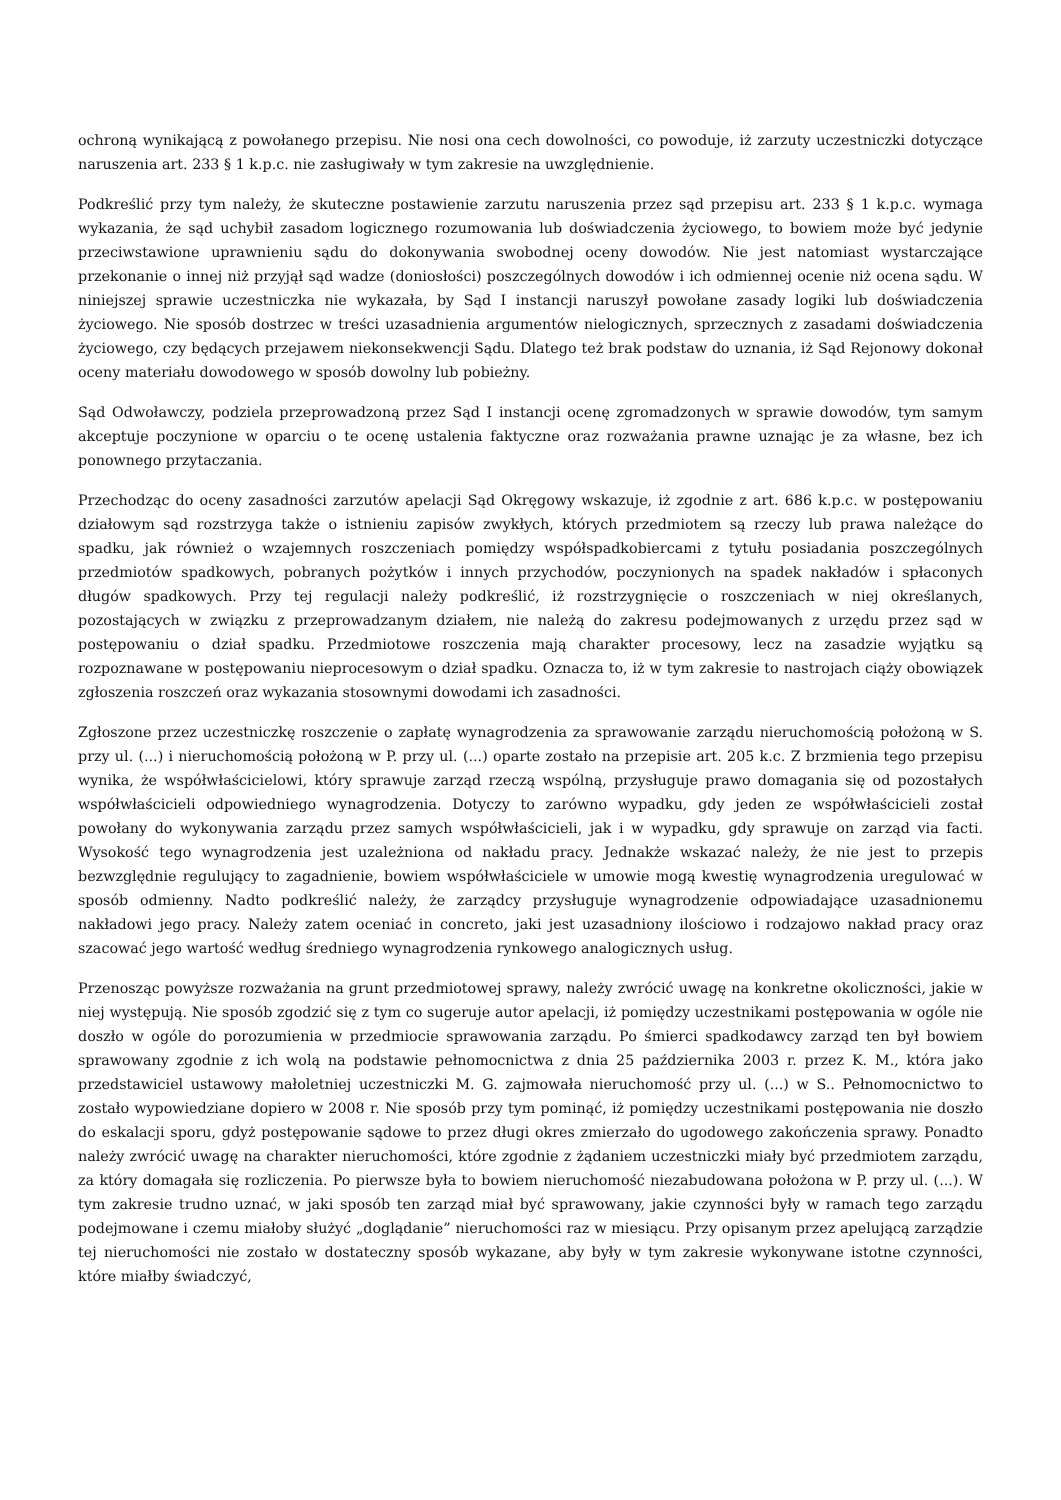ochroną wynikającą z powołanego przepisu. Nie nosi ona cech dowolności, co powoduje, iż zarzuty uczestniczki dotyczące naruszenia art. 233 § 1 k.p.c. nie zasługiwały w tym zakresie na uwzględnienie.
Podkreślić przy tym należy, że skuteczne postawienie zarzutu naruszenia przez sąd przepisu art. 233 § 1 k.p.c. wymaga wykazania, że sąd uchybił zasadom logicznego rozumowania lub doświadczenia życiowego, to bowiem może być jedynie przeciwstawione uprawnieniu sądu do dokonywania swobodnej oceny dowodów. Nie jest natomiast wystarczające przekonanie o innej niż przyjął sąd wadze (doniosłości) poszczególnych dowodów i ich odmiennej ocenie niż ocena sądu. W niniejszej sprawie uczestniczka nie wykazała, by Sąd I instancji naruszył powołane zasady logiki lub doświadczenia życiowego. Nie sposób dostrzec w treści uzasadnienia argumentów nielogicznych, sprzecznych z zasadami doświadczenia życiowego, czy będących przejawem niekonsekwencji Sądu. Dlatego też brak podstaw do uznania, iż Sąd Rejonowy dokonał oceny materiału dowodowego w sposób dowolny lub pobieżny.
Sąd Odwoławczy, podziela przeprowadzoną przez Sąd I instancji ocenę zgromadzonych w sprawie dowodów, tym samym akceptuje poczynione w oparciu o te ocenę ustalenia faktyczne oraz rozważania prawne uznając je za własne, bez ich ponownego przytaczania.
Przechodząc do oceny zasadności zarzutów apelacji Sąd Okręgowy wskazuje, iż zgodnie z art. 686 k.p.c. w postępowaniu działowym sąd rozstrzyga także o istnieniu zapisów zwykłych, których przedmiotem są rzeczy lub prawa należące do spadku, jak również o wzajemnych roszczeniach pomiędzy współspadkobiercami z tytułu posiadania poszczególnych przedmiotów spadkowych, pobranych pożytków i innych przychodów, poczynionych na spadek nakładów i spłaconych długów spadkowych. Przy tej regulacji należy podkreślić, iż rozstrzygnięcie o roszczeniach w niej określanych, pozostających w związku z przeprowadzanym działem, nie należą do zakresu podejmowanych z urzędu przez sąd w postępowaniu o dział spadku. Przedmiotowe roszczenia mają charakter procesowy, lecz na zasadzie wyjątku są rozpoznawane w postępowaniu nieprocesowym o dział spadku. Oznacza to, iż w tym zakresie to nastrojach ciąży obowiązek zgłoszenia roszczeń oraz wykazania stosownymi dowodami ich zasadności.
Zgłoszone przez uczestniczkę roszczenie o zapłatę wynagrodzenia za sprawowanie zarządu nieruchomością położoną w S. przy ul. (...) i nieruchomością położoną w P. przy ul. (...) oparte zostało na przepisie art. 205 k.c. Z brzmienia tego przepisu wynika, że współwłaścicielowi, który sprawuje zarząd rzeczą wspólną, przysługuje prawo domagania się od pozostałych współwłaścicieli odpowiedniego wynagrodzenia. Dotyczy to zarówno wypadku, gdy jeden ze współwłaścicieli został powołany do wykonywania zarządu przez samych współwłaścicieli, jak i w wypadku, gdy sprawuje on zarząd via facti. Wysokość tego wynagrodzenia jest uzależniona od nakładu pracy. Jednakże wskazać należy, że nie jest to przepis bezwzględnie regulujący to zagadnienie, bowiem współwłaściciele w umowie mogą kwestię wynagrodzenia uregulować w sposób odmienny. Nadto podkreślić należy, że zarządcy przysługuje wynagrodzenie odpowiadające uzasadnionemu nakładowi jego pracy. Należy zatem oceniać in concreto, jaki jest uzasadniony ilościowo i rodzajowo nakład pracy oraz szacować jego wartość według średniego wynagrodzenia rynkowego analogicznych usług.
Przenosząc powyższe rozważania na grunt przedmiotowej sprawy, należy zwrócić uwagę na konkretne okoliczności, jakie w niej występują. Nie sposób zgodzić się z tym co sugeruje autor apelacji, iż pomiędzy uczestnikami postępowania w ogóle nie doszło w ogóle do porozumienia w przedmiocie sprawowania zarządu. Po śmierci spadkodawcy zarząd ten był bowiem sprawowany zgodnie z ich wolą na podstawie pełnomocnictwa z dnia 25 października 2003 r. przez K. M., która jako przedstawiciel ustawowy małoletniej uczestniczki M. G. zajmowała nieruchomość przy ul. (...) w S.. Pełnomocnictwo to zostało wypowiedziane dopiero w 2008 r. Nie sposób przy tym pominąć, iż pomiędzy uczestnikami postępowania nie doszło do eskalacji sporu, gdyż postępowanie sądowe to przez długi okres zmierzało do ugodowego zakończenia sprawy. Ponadto należy zwrócić uwagę na charakter nieruchomości, które zgodnie z żądaniem uczestniczki miały być przedmiotem zarządu, za który domagała się rozliczenia. Po pierwsze była to bowiem nieruchomość niezabudowana położona w P. przy ul. (...). W tym zakresie trudno uznać, w jaki sposób ten zarząd miał być sprawowany, jakie czynności były w ramach tego zarządu podejmowane i czemu miałoby służyć „doglądanie” nieruchomości raz w miesiącu. Przy opisanym przez apelującą zarządzie tej nieruchomości nie zostało w dostateczny sposób wykazane, aby były w tym zakresie wykonywane istotne czynności, które miałby świadczyć,